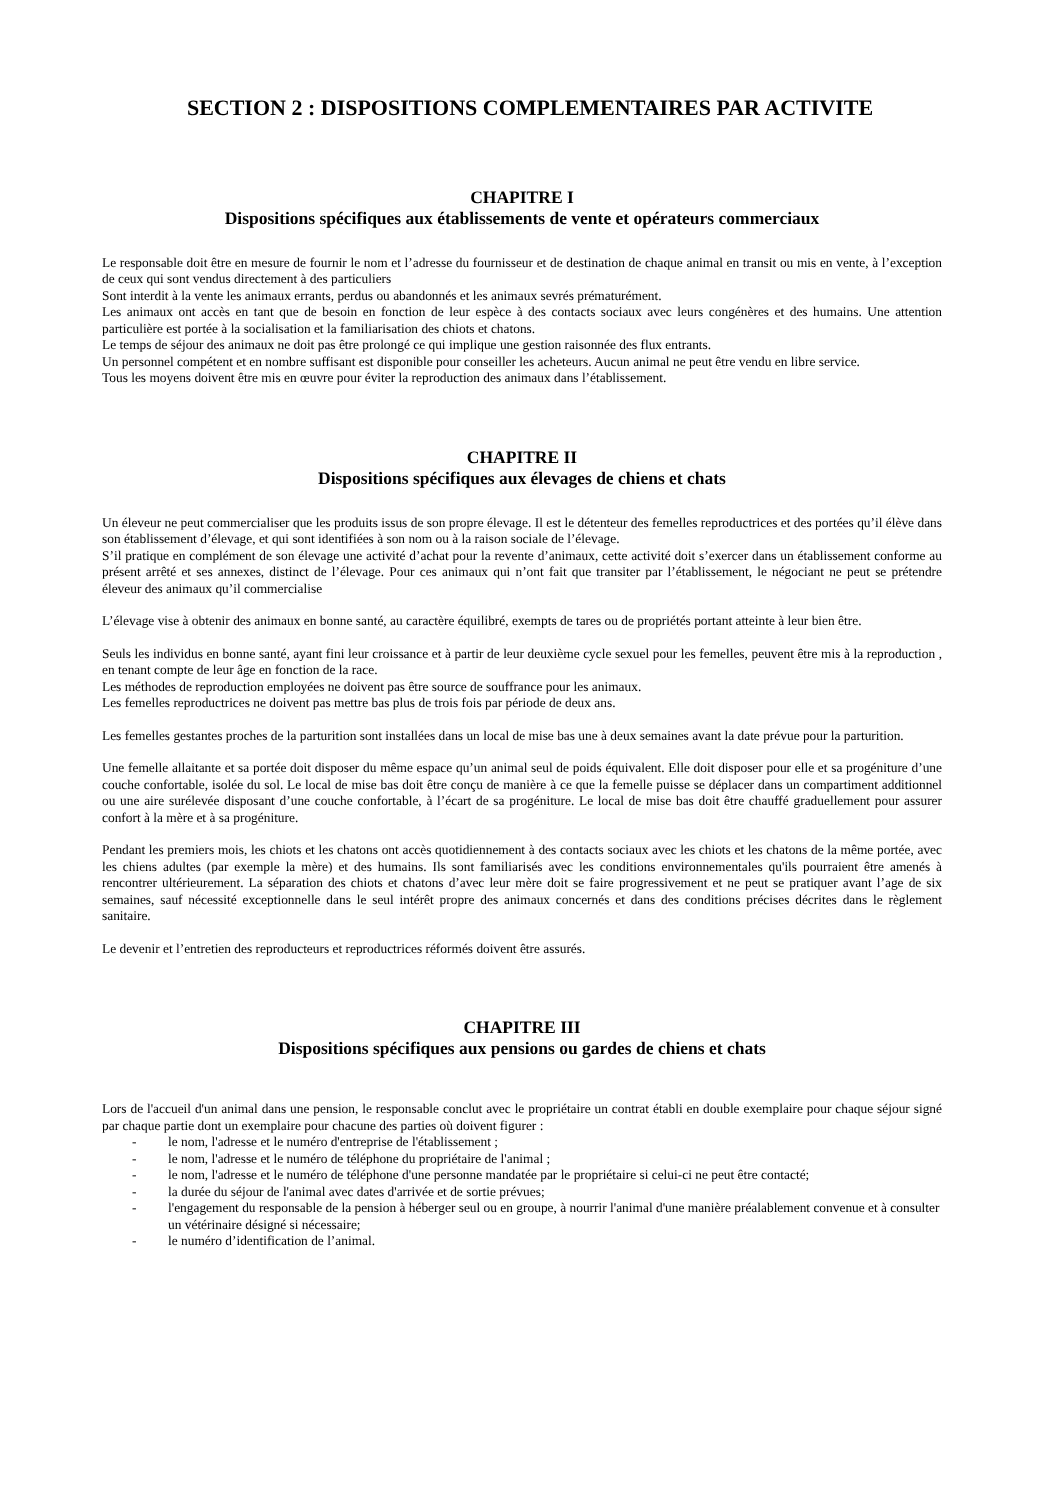SECTION 2 : DISPOSITIONS COMPLEMENTAIRES PAR ACTIVITE
CHAPITRE I
Dispositions spécifiques aux établissements de vente et opérateurs commerciaux
Le responsable doit être en mesure de fournir le nom et l’adresse du fournisseur et de destination de chaque animal en transit ou mis en vente, à l’exception de ceux qui sont vendus directement à des particuliers
Sont interdit à la vente les animaux errants, perdus ou abandonnés et les animaux sevrés prématurément.
Les animaux ont accès en tant que de besoin en fonction de leur espèce à des contacts sociaux avec leurs congénères et des humains. Une attention particulière est portée à la socialisation et la familiarisation des chiots et chatons.
Le temps de séjour des animaux ne doit pas être prolongé ce qui implique une gestion raisonnée des flux entrants.
Un personnel compétent et en nombre suffisant est disponible pour conseiller les acheteurs. Aucun animal ne peut être vendu en libre service.
Tous les moyens doivent être mis en œuvre pour éviter la reproduction des animaux dans l’établissement.
CHAPITRE II
Dispositions spécifiques aux élevages de chiens et chats
Un éleveur ne peut commercialiser que les produits issus de son propre élevage. Il est le détenteur des femelles reproductrices et des portées qu’il élève dans son établissement d’élevage, et qui sont identifiées à son nom ou à la raison sociale de l’élevage.
S’il pratique en complément de son élevage une activité d’achat pour la revente d’animaux, cette activité doit s’exercer dans un établissement conforme au présent arrêté et ses annexes, distinct de l’élevage. Pour ces animaux qui n’ont fait que transiter par l’établissement, le négociant ne peut se prétendre éleveur des animaux qu’il commercialise
L’élevage vise à obtenir des animaux en bonne santé, au caractère équilibré, exempts de tares ou de propriétés portant atteinte à leur bien être.
Seuls les individus en bonne santé, ayant fini leur croissance et à partir de leur deuxième cycle sexuel pour les femelles, peuvent être mis à la reproduction , en tenant compte de leur âge en fonction de la race.
Les méthodes de reproduction employées ne doivent pas être source de souffrance pour les animaux.
Les femelles reproductrices ne doivent pas mettre bas plus de trois fois par période de deux ans.
Les femelles gestantes proches de la parturition sont installées dans un local de mise bas une à deux semaines avant la date prévue pour la parturition.
Une femelle allaitante et sa portée doit disposer du même espace qu’un animal seul de poids équivalent. Elle doit disposer pour elle et sa progéniture d’une couche confortable, isolée du sol. Le local de mise bas doit être conçu de manière à ce que la femelle puisse se déplacer dans un compartiment additionnel ou une aire surélevée disposant d’une couche confortable, à l’écart de sa progéniture. Le local de mise bas doit être chauffé graduellement pour assurer confort à la mère et à sa progéniture.
Pendant les premiers mois, les chiots et les chatons ont accès quotidiennement à des contacts sociaux avec les chiots et les chatons de la même portée, avec les chiens adultes (par exemple la mère) et des humains. Ils sont familiarisés avec les conditions environnementales qu'ils pourraient être amenés à rencontrer ultérieurement. La séparation des chiots et chatons d’avec leur mère doit se faire progressivement et ne peut se pratiquer avant l’age de six semaines, sauf nécessité exceptionnelle dans le seul intérêt propre des animaux concernés et dans des conditions précises décrites dans le règlement sanitaire.
Le devenir et l’entretien des reproducteurs et reproductrices réformés doivent être assurés.
CHAPITRE III
Dispositions spécifiques aux pensions ou gardes de chiens et chats
Lors de l'accueil d'un animal dans une pension, le responsable conclut avec le propriétaire un contrat établi en double exemplaire pour chaque séjour signé par chaque partie dont un exemplaire pour chacune des parties où doivent figurer :
- le nom, l'adresse et le numéro d'entreprise de l'établissement ;
- le nom, l'adresse et le numéro de téléphone du propriétaire de l'animal ;
- le nom, l'adresse et le numéro de téléphone d'une personne mandatée par le propriétaire si celui-ci ne peut être contacté;
- la durée du séjour de l'animal avec dates d'arrivée et de sortie prévues;
- l'engagement du responsable de la pension à héberger seul ou en groupe, à nourrir l'animal d'une manière préalablement convenue et à consulter un vétérinaire désigné si nécessaire;
- le numéro d’identification de l’animal.